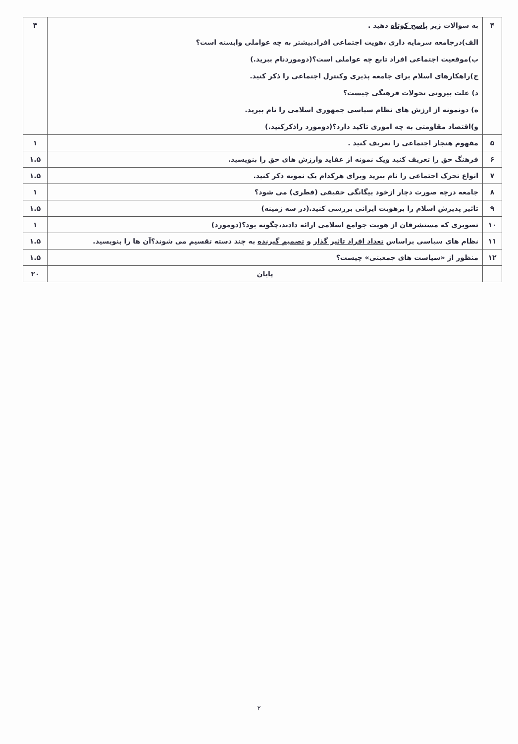| ۴ | به سوالات زیر پاسخ کوتاه دهید . الف)درجامعه سرمایه داری ،هویت اجتماعی افرادبیشتر به چه عواملی وابسته است؟ ب)موقعیت اجتماعی افراد تابع چه عواملی است؟(دوموردنام ببرید.) ج)راهکارهای اسلام برای جامعه پذیری وکنترل اجتماعی را ذکر کنید. د) علت بیرونی تحولات فرهنگی چیست؟ ه) دونمونه از ارزش های نظام سیاسی جمهوری اسلامی را نام ببرید. و)اقتصاد مقاومتی به چه اموری تاکید دارد؟(دومورد راذکرکنید.) | ۳ |
| ۵ | مفهوم هنجار اجتماعی را تعریف کنید . | ۱ |
| ۶ | فرهنگ حق را تعریف کنید ویک نمونه از عقاید وارزش های حق را بنویسید. | ۱.۵ |
| ۷ | انواع تحرک اجتماعی را نام ببرید وبرای هرکدام یک نمونه ذکر کنید. | ۱.۵ |
| ۸ | جامعه درچه صورت دچار ازخود بیگانگی حقیقی (فطری) می شود؟ | ۱ |
| ۹ | تاثیر پذیرش اسلام را برهویت ایرانی بررسی کنید.(در سه زمینه) | ۱.۵ |
| ۱۰ | تصویری که مستشرقان از هویت جوامع اسلامی ارائه دادند،چگونه بود؟(دومورد) | ۱ |
| ۱۱ | نظام های سیاسی براساس تعداد افراد تاثیر گذار و تصمیم گیرنده به چند دسته تقسیم می شوند؟آن ها را بنویسید. | ۱.۵ |
| ۱۲ | منظور از «سیاست های جمعیتی» چیست؟ | ۱.۵ |
| | پایان | ۲۰ |
۲